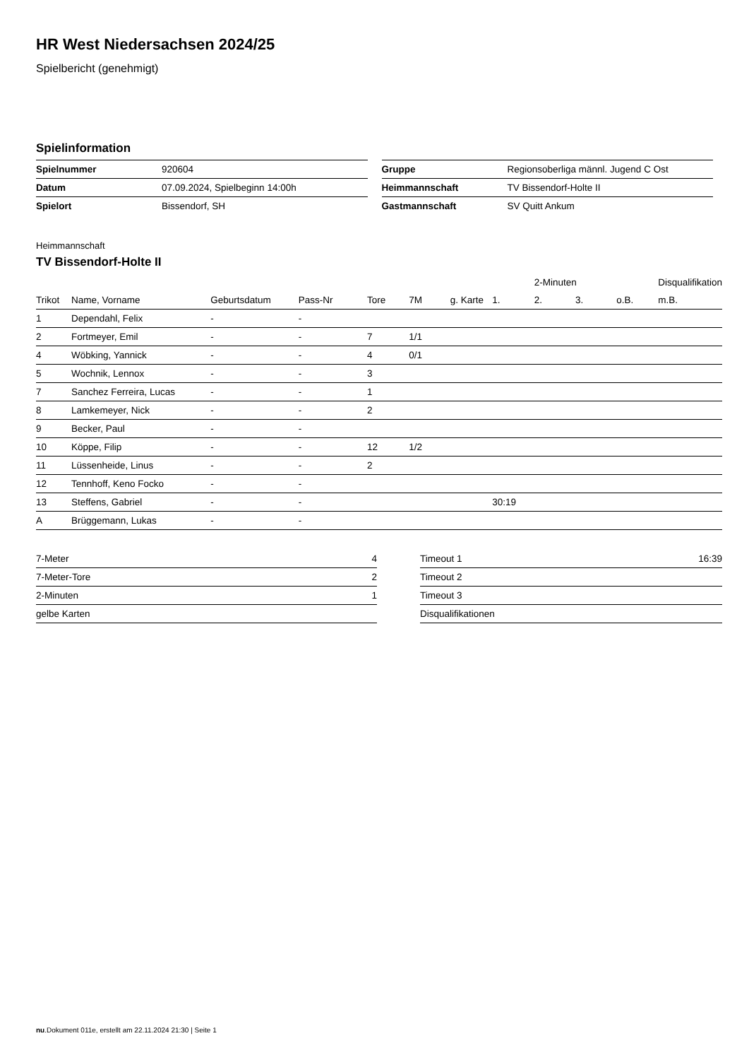HR West Niedersachsen 2024/25
Spielbericht (genehmigt)
Spielinformation
| Spielnummer | 920604 |
| Datum | 07.09.2024, Spielbeginn 14:00h |
| Spielort | Bissendorf, SH |
| Gruppe | Regionsoberliga männl. Jugend C Ost |
| Heimmannschaft | TV Bissendorf-Holte II |
| Gastmannschaft | SV Quitt Ankum |
Heimmannschaft
TV Bissendorf-Holte II
| | | | | | | | | 2-Minuten | | | Disqualifikation |
| --- | --- | --- | --- | --- | --- | --- | --- | --- | --- | --- | --- |
| Trikot | Name, Vorname | Geburtsdatum | Pass-Nr | Tore | 7M | g. Karte | 1. | 2. | 3. | o.B. | m.B. |
| 1 | Dependahl, Felix | - | - | | | | | | | | |
| 2 | Fortmeyer, Emil | - | - | 7 | 1/1 | | | | | | |
| 4 | Wöbking, Yannick | - | - | 4 | 0/1 | | | | | | |
| 5 | Wochnik, Lennox | - | - | 3 | | | | | | | |
| 7 | Sanchez Ferreira, Lucas | - | - | 1 | | | | | | | |
| 8 | Lamkemeyer, Nick | - | - | 2 | | | | | | | |
| 9 | Becker, Paul | - | - | | | | | | | | |
| 10 | Köppe, Filip | - | - | 12 | 1/2 | | | | | | |
| 11 | Lüssenheide, Linus | - | - | 2 | | | | | | | |
| 12 | Tennhoff, Keno Focko | - | - | | | | | | | | |
| 13 | Steffens, Gabriel | - | - | | | | 30:19 | | | | |
| A | Brüggemann, Lukas | - | - | | | | | | | | |
| 7-Meter | 4 |
| 7-Meter-Tore | 2 |
| 2-Minuten | 1 |
| gelbe Karten | |
| Timeout 1 | 16:39 |
| Timeout 2 | |
| Timeout 3 | |
| Disqualifikationen | |
nu.Dokument 011e, erstellt am 22.11.2024 21:30 | Seite 1